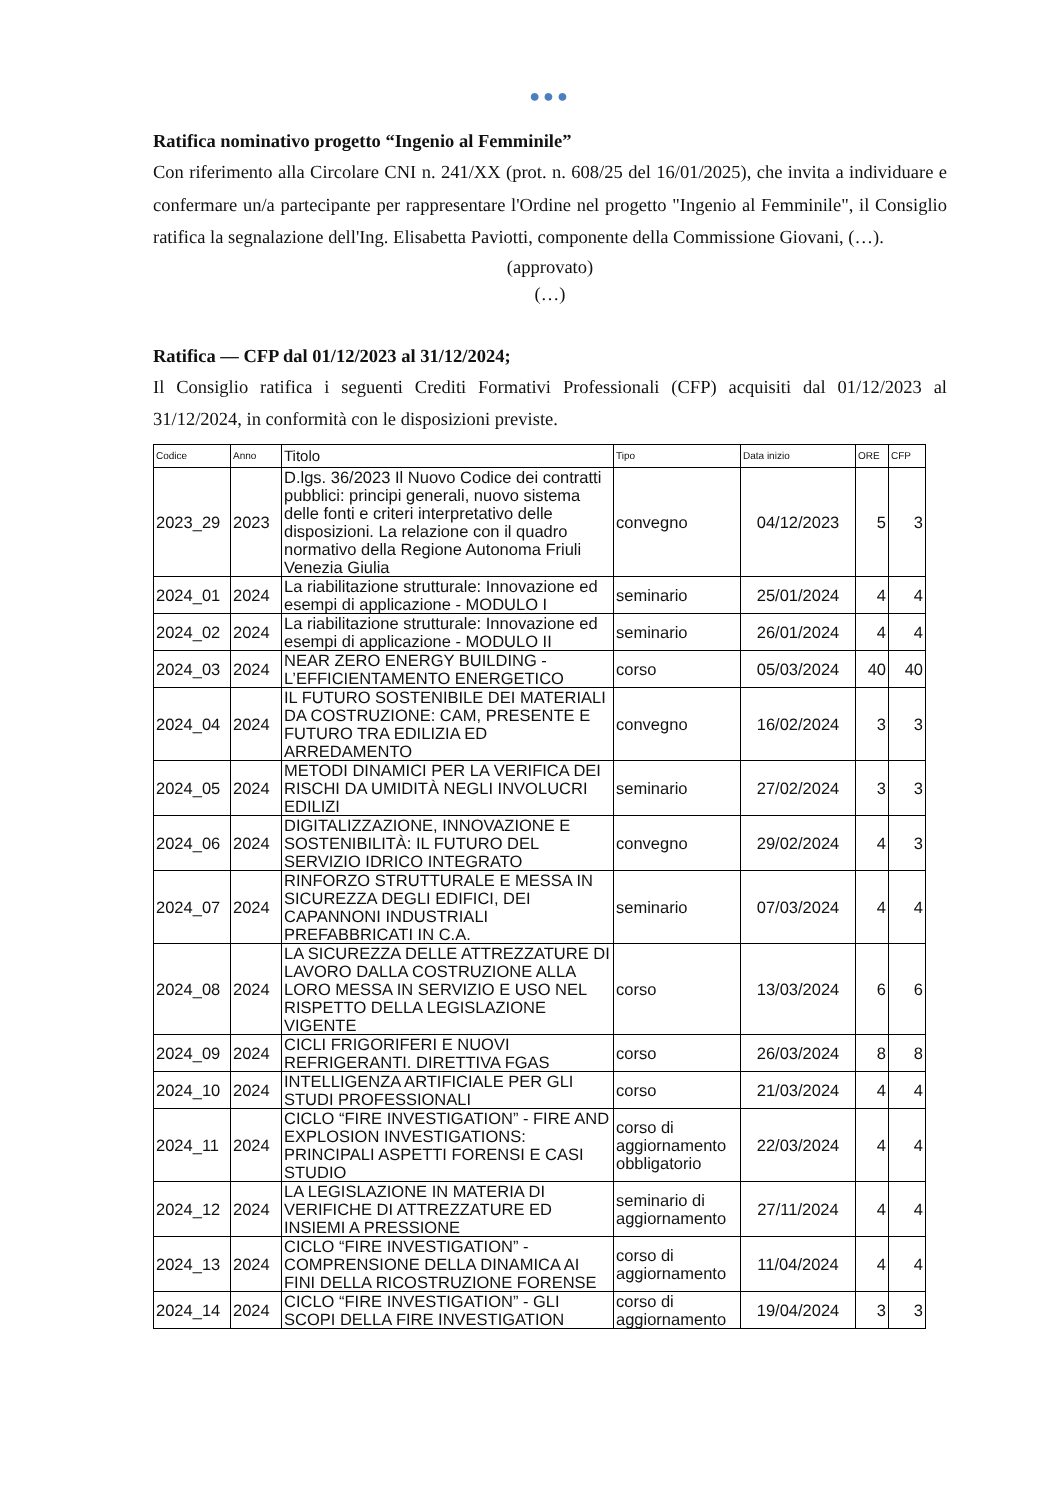●●●
Ratifica nominativo progetto “Ingenio al Femminile”
Con riferimento alla Circolare CNI n. 241/XX (prot. n. 608/25 del 16/01/2025), che invita a individuare e confermare un/a partecipante per rappresentare l'Ordine nel progetto "Ingenio al Femminile", il Consiglio ratifica la segnalazione dell'Ing. Elisabetta Paviotti, componente della Commissione Giovani, (…).
(approvato)
(…)
Ratifica — CFP dal 01/12/2023 al 31/12/2024;
Il Consiglio ratifica i seguenti Crediti Formativi Professionali (CFP) acquisiti dal 01/12/2023 al 31/12/2024, in conformità con le disposizioni previste.
| Codice | Anno | Titolo | Tipo | Data inizio | ORE | CFP |
| --- | --- | --- | --- | --- | --- | --- |
| 2023_29 | 2023 | D.lgs. 36/2023 Il Nuovo Codice dei contratti pubblici: principi generali, nuovo sistema delle fonti e criteri interpretativo delle disposizioni. La relazione con il quadro normativo della Regione Autonoma Friuli Venezia Giulia | convegno | 04/12/2023 | 5 | 3 |
| 2024_01 | 2024 | La riabilitazione strutturale: Innovazione ed esempi di applicazione - MODULO I | seminario | 25/01/2024 | 4 | 4 |
| 2024_02 | 2024 | La riabilitazione strutturale: Innovazione ed esempi di applicazione - MODULO II | seminario | 26/01/2024 | 4 | 4 |
| 2024_03 | 2024 | NEAR ZERO ENERGY BUILDING - L’EFFICIENTAMENTO ENERGETICO | corso | 05/03/2024 | 40 | 40 |
| 2024_04 | 2024 | IL FUTURO SOSTENIBILE DEI MATERIALI DA COSTRUZIONE: CAM, PRESENTE E FUTURO TRA EDILIZIA ED ARREDAMENTO | convegno | 16/02/2024 | 3 | 3 |
| 2024_05 | 2024 | METODI DINAMICI PER LA VERIFICA DEI RISCHI DA UMIDITÀ NEGLI INVOLUCRI EDILIZI | seminario | 27/02/2024 | 3 | 3 |
| 2024_06 | 2024 | DIGITALIZZAZIONE, INNOVAZIONE E SOSTENIBILITÀ: IL FUTURO DEL SERVIZIO IDRICO INTEGRATO | convegno | 29/02/2024 | 4 | 3 |
| 2024_07 | 2024 | RINFORZO STRUTTURALE E MESSA IN SICUREZZA DEGLI EDIFICI, DEI CAPANNONI INDUSTRIALI PREFABBRICATI IN C.A. | seminario | 07/03/2024 | 4 | 4 |
| 2024_08 | 2024 | LA SICUREZZA DELLE ATTREZZATURE DI LAVORO DALLA COSTRUZIONE ALLA LORO MESSA IN SERVIZIO E USO NEL RISPETTO DELLA LEGISLAZIONE VIGENTE | corso | 13/03/2024 | 6 | 6 |
| 2024_09 | 2024 | CICLI FRIGORIFERI E NUOVI REFRIGERANTI. DIRETTIVA FGAS | corso | 26/03/2024 | 8 | 8 |
| 2024_10 | 2024 | INTELLIGENZA ARTIFICIALE PER GLI STUDI PROFESSIONALI | corso | 21/03/2024 | 4 | 4 |
| 2024_11 | 2024 | CICLO “FIRE INVESTIGATION” - FIRE AND EXPLOSION INVESTIGATIONS: PRINCIPALI ASPETTI FORENSI E CASI STUDIO | corso di aggiornamento obbligatorio | 22/03/2024 | 4 | 4 |
| 2024_12 | 2024 | LA LEGISLAZIONE IN MATERIA DI VERIFICHE DI ATTREZZATURE ED INSIEMI A PRESSIONE | seminario di aggiornamento | 27/11/2024 | 4 | 4 |
| 2024_13 | 2024 | CICLO “FIRE INVESTIGATION” - COMPRENSIONE DELLA DINAMICA AI FINI DELLA RICOSTRUZIONE FORENSE | corso di aggiornamento | 11/04/2024 | 4 | 4 |
| 2024_14 | 2024 | CICLO “FIRE INVESTIGATION” - GLI SCOPI DELLA FIRE INVESTIGATION | corso di aggiornamento | 19/04/2024 | 3 | 3 |